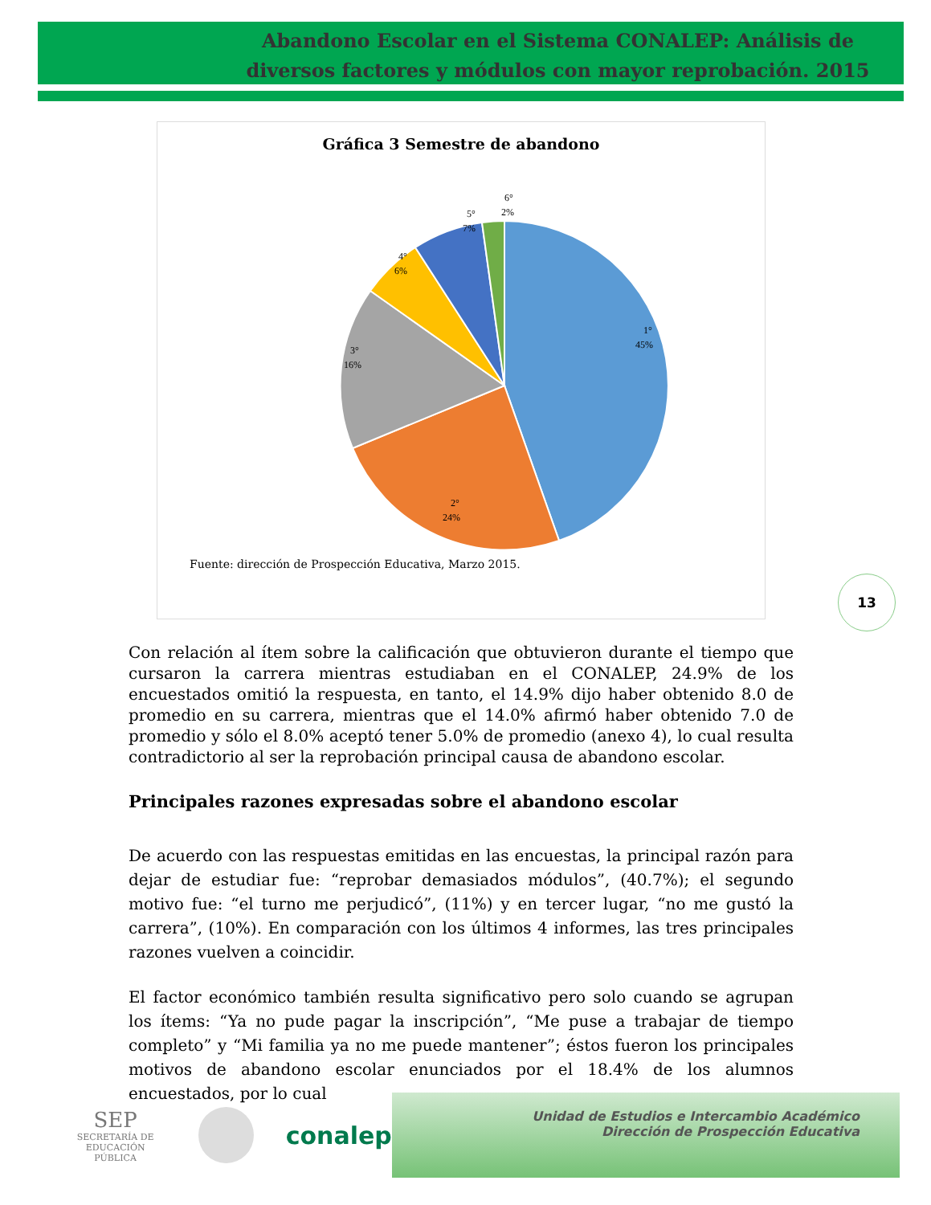Abandono Escolar en el Sistema CONALEP: Análisis de diversos factores y módulos con mayor reprobación. 2015
Gráfica 3 Semestre de abandono
1°
45%
2°
24%
3°
16%
4°
6%
5°
7%
6°
2%
Fuente: dirección de Prospección Educativa, Marzo 2015.
13
Con relación al ítem sobre la calificación que obtuvieron durante el tiempo que cursaron la carrera mientras estudiaban en el CONALEP, 24.9% de los encuestados omitió la respuesta, en tanto, el 14.9% dijo haber obtenido 8.0 de promedio en su carrera, mientras que el 14.0% afirmó haber obtenido 7.0 de promedio y sólo el 8.0% aceptó tener 5.0% de promedio (anexo 4), lo cual resulta contradictorio al ser la reprobación principal causa de abandono escolar.
Principales razones expresadas sobre el abandono escolar
De acuerdo con las respuestas emitidas en las encuestas, la principal razón para dejar de estudiar fue: “reprobar demasiados módulos”, (40.7%); el segundo motivo fue: “el turno me perjudicó”, (11%) y en tercer lugar, “no me gustó la carrera”, (10%). En comparación con los últimos 4 informes, las tres principales razones vuelven a coincidir.
El factor económico también resulta significativo pero solo cuando se agrupan los ítems: “Ya no pude pagar la inscripción”, “Me puse a trabajar de tiempo completo” y “Mi familia ya no me puede mantener”; éstos fueron los principales motivos de abandono escolar enunciados por el 18.4% de los alumnos encuestados, por lo cual
SEP
SECRETARÍA DE
EDUCACIÓN PÚBLICA
conalep
Unidad de Estudios e Intercambio Académico
Dirección de Prospección Educativa